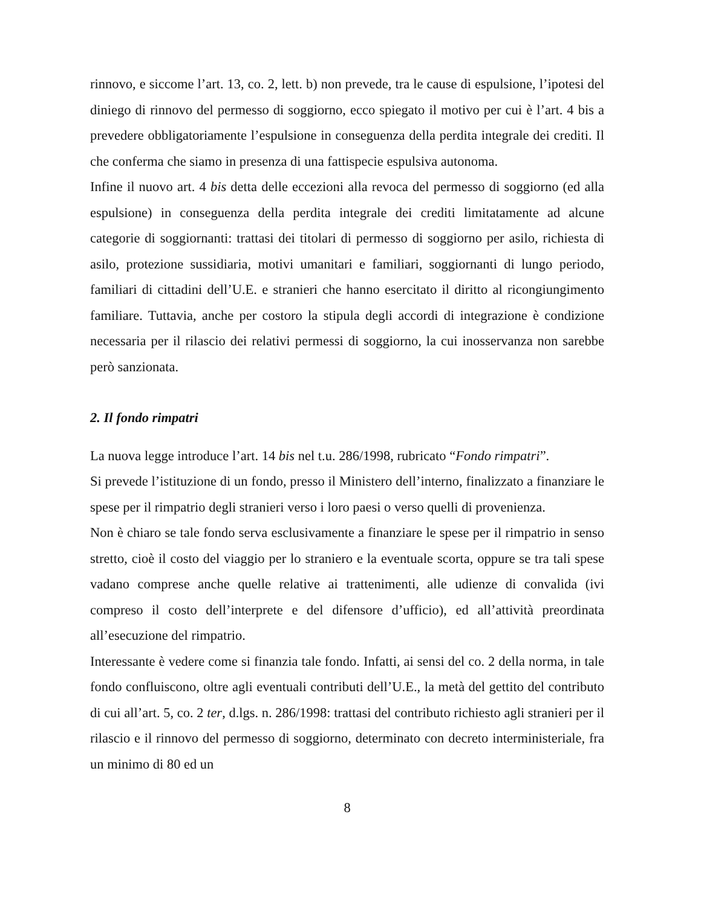rinnovo, e siccome l’art. 13, co. 2, lett. b) non prevede, tra le cause di espulsione, l’ipotesi del diniego di rinnovo del permesso di soggiorno, ecco spiegato il motivo per cui è l’art. 4 bis a prevedere obbligatoriamente l’espulsione in conseguenza della perdita integrale dei crediti. Il che conferma che siamo in presenza di una fattispecie espulsiva autonoma.
Infine il nuovo art. 4 bis detta delle eccezioni alla revoca del permesso di soggiorno (ed alla espulsione) in conseguenza della perdita integrale dei crediti limitatamente ad alcune categorie di soggiornanti: trattasi dei titolari di permesso di soggiorno per asilo, richiesta di asilo, protezione sussidiaria, motivi umanitari e familiari, soggiornanti di lungo periodo, familiari di cittadini dell’U.E. e stranieri che hanno esercitato il diritto al ricongiungimento familiare. Tuttavia, anche per costoro la stipula degli accordi di integrazione è condizione necessaria per il rilascio dei relativi permessi di soggiorno, la cui inosservanza non sarebbe però sanzionata.
2. Il fondo rimpatri
La nuova legge introduce l’art. 14 bis nel t.u. 286/1998, rubricato “Fondo rimpatri”.
Si prevede l’istituzione di un fondo, presso il Ministero dell’interno, finalizzato a finanziare le spese per il rimpatrio degli stranieri verso i loro paesi o verso quelli di provenienza.
Non è chiaro se tale fondo serva esclusivamente a finanziare le spese per il rimpatrio in senso stretto, cioè il costo del viaggio per lo straniero e la eventuale scorta, oppure se tra tali spese vadano comprese anche quelle relative ai trattenimenti, alle udienze di convalida (ivi compreso il costo dell’interprete e del difensore d’ufficio), ed all’attività preordinata all’esecuzione del rimpatrio.
Interessante è vedere come si finanzia tale fondo. Infatti, ai sensi del co. 2 della norma, in tale fondo confluiscono, oltre agli eventuali contributi dell’U.E., la metà del gettito del contributo di cui all’art. 5, co. 2 ter, d.lgs. n. 286/1998: trattasi del contributo richiesto agli stranieri per il rilascio e il rinnovo del permesso di soggiorno, determinato con decreto interministeriale, fra un minimo di 80 ed un
8